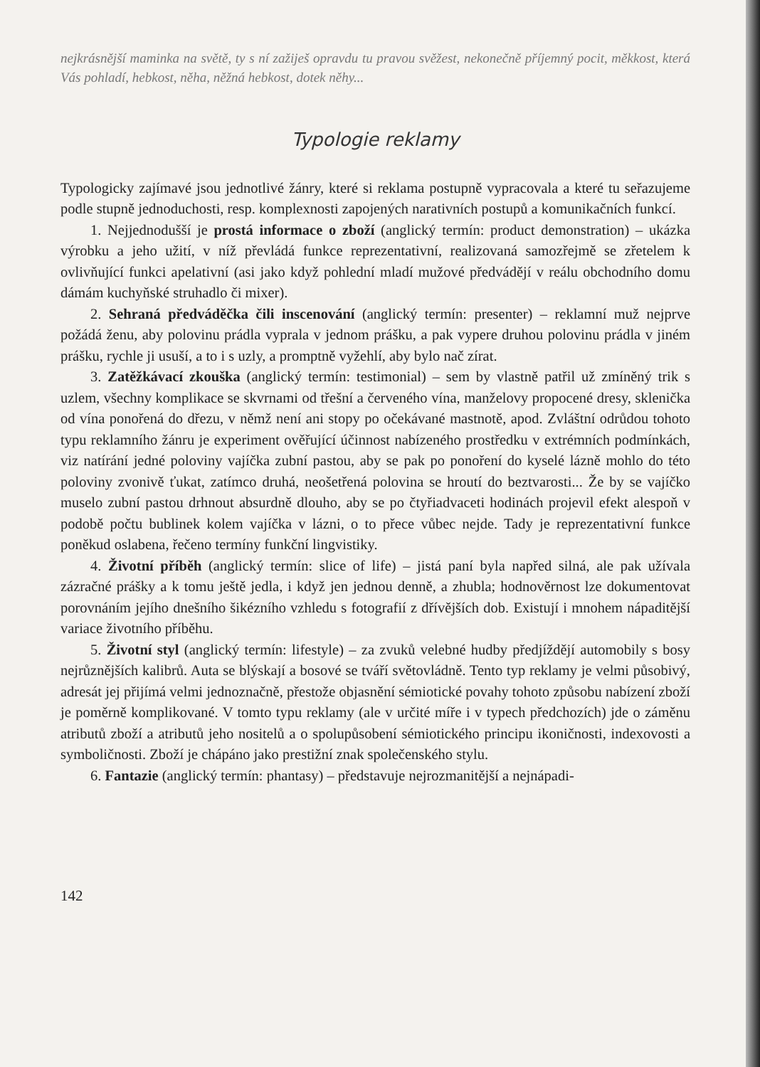nejkrásnější maminka na světě, ty s ní zažiješ opravdu tu pravou svěžest, nekonečně příjemný pocit, měkkost, která Vás pohladí, hebkost, něha, něžná hebkost, dotek něhy...
Typologie reklamy
Typologicky zajímavé jsou jednotlivé žánry, které si reklama postupně vypracovala a které tu seřazujeme podle stupně jednoduchosti, resp. komplexnosti zapojených narativních postupů a komunikačních funkcí.
1. Nejjednodušší je prostá informace o zboží (anglický termín: product demonstration) – ukázka výrobku a jeho užití, v níž převládá funkce reprezentativní, realizovaná samozřejmě se zřetelem k ovlivňující funkci apelativní (asi jako když pohlední mladí mužové předvádějí v reálu obchodního domu dámám kuchyňské struhadlo či mixer).
2. Sehraná předváděčka čili inscenování (anglický termín: presenter) – reklamní muž nejprve požádá ženu, aby polovinu prádla vyprala v jednom prášku, a pak vypere druhou polovinu prádla v jiném prášku, rychle ji usuší, a to i s uzly, a promptně vyžehlí, aby bylo nač zírat.
3. Zatěžkávací zkouška (anglický termín: testimonial) – sem by vlastně patřil už zmíněný trik s uzlem, všechny komplikace se skvrnami od třešní a červeného vína, manželovy propocené dresy, sklenička od vína ponořená do dřezu, v němž není ani stopy po očekávané mastnotě, apod. Zvláštní odrůdou tohoto typu reklamního žánru je experiment ověřující účinnost nabízeného prostředku v extrémních podmínkách, viz natírání jedné poloviny vajíčka zubní pastou, aby se pak po ponoření do kyselé lázně mohlo do této poloviny zvonivě ťukat, zatímco druhá, neošetřená polovina se hroutí do beztvarosti... Že by se vajíčko muselo zubní pastou drhnout absurdně dlouho, aby se po čtyřiadvaceti hodinách projevil efekt alespoň v podobě počtu bublinek kolem vajíčka v lázni, o to přece vůbec nejde. Tady je reprezentativní funkce poněkud oslabena, řečeno termíny funkční lingvistiky.
4. Životní příběh (anglický termín: slice of life) – jistá paní byla napřed silná, ale pak užívala zázračné prášky a k tomu ještě jedla, i když jen jednou denně, a zhubla; hodnověrnost lze dokumentovat porovnáním jejího dnešního šikézního vzhledu s fotografií z dřívějších dob. Existují i mnohem nápaditější variace životního příběhu.
5. Životní styl (anglický termín: lifestyle) – za zvuků velebné hudby předjíždějí automobily s bosy nejrůznějších kalibrů. Auta se blýskají a bosové se tváří světovládně. Tento typ reklamy je velmi působivý, adresát jej přijímá velmi jednoznačně, přestože objasnění sémiotické povahy tohoto způsobu nabízení zboží je poměrně komplikované. V tomto typu reklamy (ale v určité míře i v typech předchozích) jde o záměnu atributů zboží a atributů jeho nositelů a o spolupůsobení sémiotického principu ikoničnosti, indexovosti a symboličnosti. Zboží je chápáno jako prestižní znak společenského stylu.
6. Fantazie (anglický termín: phantasy) – představuje nejrozmanitější a nejnápadi-
142